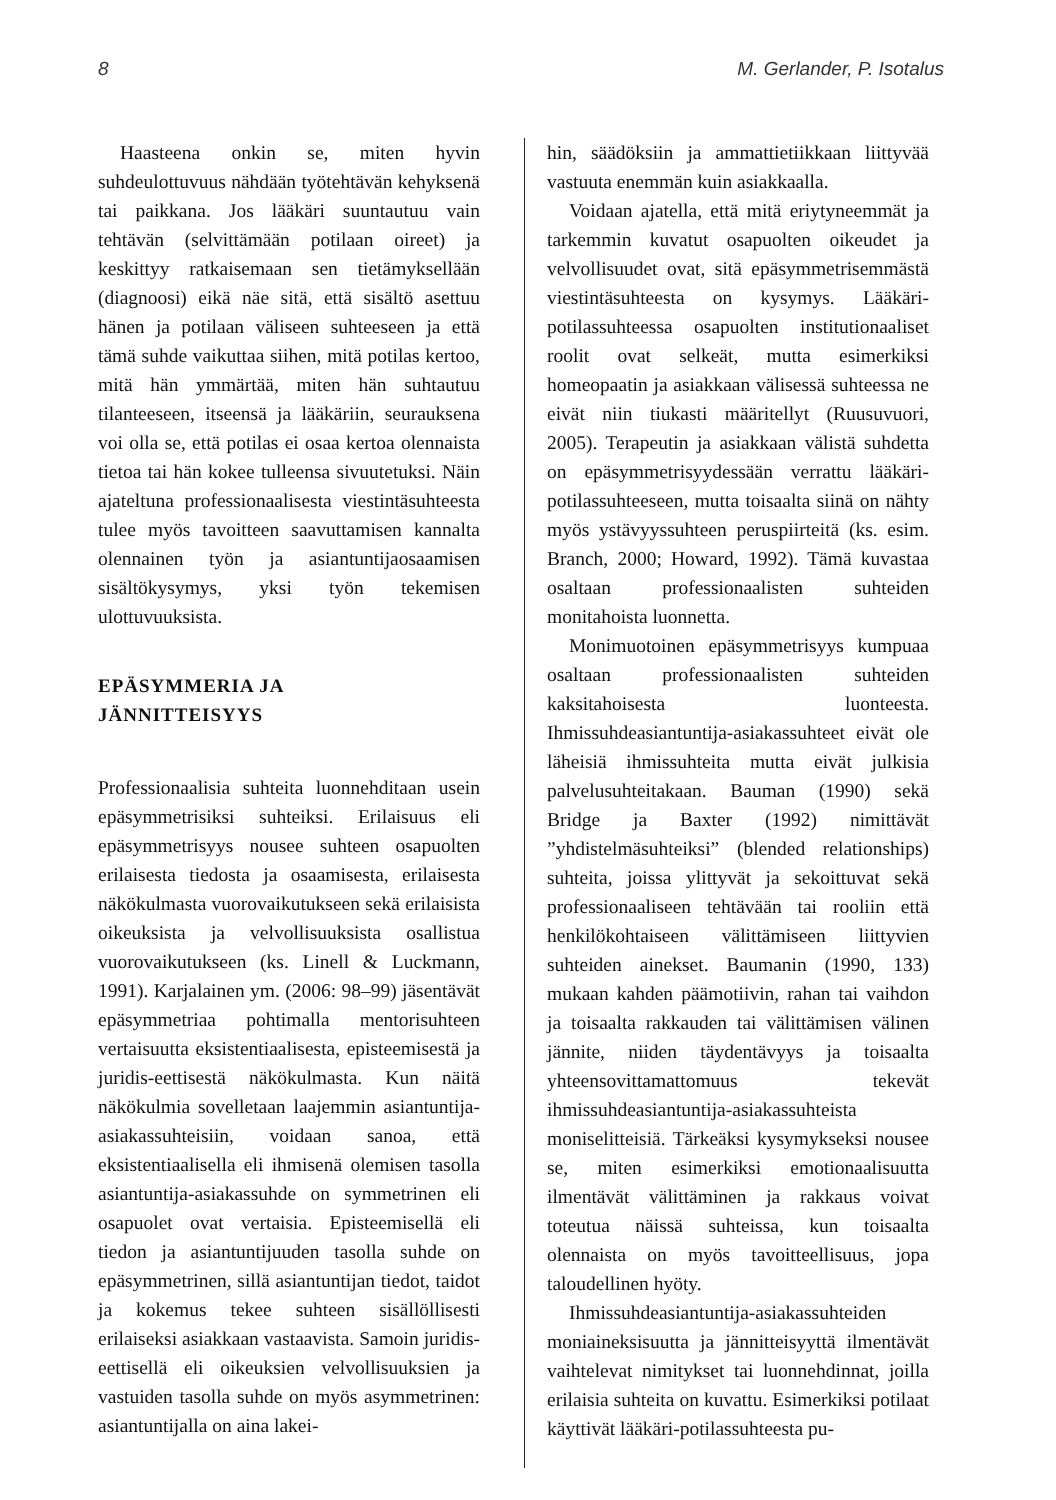8 M. Gerlander, P. Isotalus
Haasteena onkin se, miten hyvin suhdeulottuvuus nähdään työtehtävän kehyksenä tai paikkana. Jos lääkäri suuntautuu vain tehtävän (selvittämään potilaan oireet) ja keskittyy ratkaisemaan sen tietämyksellään (diagnoosi) eikä näe sitä, että sisältö asettuu hänen ja potilaan väliseen suhteeseen ja että tämä suhde vaikuttaa siihen, mitä potilas kertoo, mitä hän ymmärtää, miten hän suhtautuu tilanteeseen, itseensä ja lääkäriin, seurauksena voi olla se, että potilas ei osaa kertoa olennaista tietoa tai hän kokee tulleensa sivuutetuksi. Näin ajateltuna professionaalisesta viestintäsuhteesta tulee myös tavoitteen saavuttamisen kannalta olennainen työn ja asiantuntijaosaamisen sisältökysymys, yksi työn tekemisen ulottuvuuksista.
EPÄSYMMERIA JA
JÄNNITTEISYYS
Professionaalisia suhteita luonnehditaan usein epäsymmetrisiksi suhteiksi. Erilaisuus eli epäsymmetrisyys nousee suhteen osapuolten erilaisesta tiedosta ja osaamisesta, erilaisesta näkökulmasta vuorovaikutukseen sekä erilaisista oikeuksista ja velvollisuuksista osallistua vuorovaikutukseen (ks. Linell & Luckmann, 1991). Karjalainen ym. (2006: 98–99) jäsentävät epäsymmetriaa pohtimalla mentorisuhteen vertaisuutta eksistentiaalisesta, episteemisestä ja juridis-eettisestä näkökulmasta. Kun näitä näkökulmia sovelletaan laajemmin asiantuntija-asiakassuhteisiin, voidaan sanoa, että eksistentiaalisella eli ihmisenä olemisen tasolla asiantuntija-asiakassuhde on symmetrinen eli osapuolet ovat vertaisia. Episteemisellä eli tiedon ja asiantuntijuuden tasolla suhde on epäsymmetrinen, sillä asiantuntijan tiedot, taidot ja kokemus tekee suhteen sisällöllisesti erilaiseksi asiakkaan vastaavista. Samoin juridis-eettisellä eli oikeuksien velvollisuuksien ja vastuiden tasolla suhde on myös asymmetrinen: asiantuntijalla on aina lakei-
hin, säädöksiin ja ammattietiikkaan liittyvää vastuuta enemmän kuin asiakkaalla.
Voidaan ajatella, että mitä eriytyneemmät ja tarkemmin kuvatut osapuolten oikeudet ja velvollisuudet ovat, sitä epäsymmetrisemmästä viestintäsuhteesta on kysymys. Lääkäri-potilassuhteessa osapuolten institutionaaliset roolit ovat selkeät, mutta esimerkiksi homeopaatin ja asiakkaan välisessä suhteessa ne eivät niin tiukasti määritellyt (Ruusuvuori, 2005). Terapeutin ja asiakkaan välistä suhdetta on epäsymmetrisyydessään verrattu lääkäri-potilassuhteeseen, mutta toisaalta siinä on nähty myös ystävyyssuhteen peruspiirteitä (ks. esim. Branch, 2000; Howard, 1992). Tämä kuvastaa osaltaan professionaalisten suhteiden monitahoista luonnetta.
Monimuotoinen epäsymmetrisyys kumpuaa osaltaan professionaalisten suhteiden kaksitahoisesta luonteesta. Ihmissuhdeasiantuntija-asiakassuhteet eivät ole läheisiä ihmissuhteita mutta eivät julkisia palvelusuhteitakaan. Bauman (1990) sekä Bridge ja Baxter (1992) nimittävät ”yhdistelmäsuhteiksi” (blended relationships) suhteita, joissa ylittyvät ja sekoittuvat sekä professionaaliseen tehtävään tai rooliin että henkilökohtaiseen välittämiseen liittyvien suhteiden ainekset. Baumanin (1990, 133) mukaan kahden päämotiivin, rahan tai vaihdon ja toisaalta rakkauden tai välittämisen välinen jännite, niiden täydentävyys ja toisaalta yhteensovittamattomuus tekevät ihmissuhdeasiantuntija-asiakassuhteista moniselitteisiä. Tärkeäksi kysymykseksi nousee se, miten esimerkiksi emotionaalisuutta ilmentävät välittäminen ja rakkaus voivat toteutua näissä suhteissa, kun toisaalta olennaista on myös tavoitteellisuus, jopa taloudellinen hyöty.
Ihmissuhdeasiantuntija-asiakassuhteiden moniaineksisuutta ja jännitteisyyttä ilmentävät vaihtelevat nimitykset tai luonnehdinnat, joilla erilaisia suhteita on kuvattu. Esimerkiksi potilaat käyttivät lääkäri-potilassuhteesta pu-